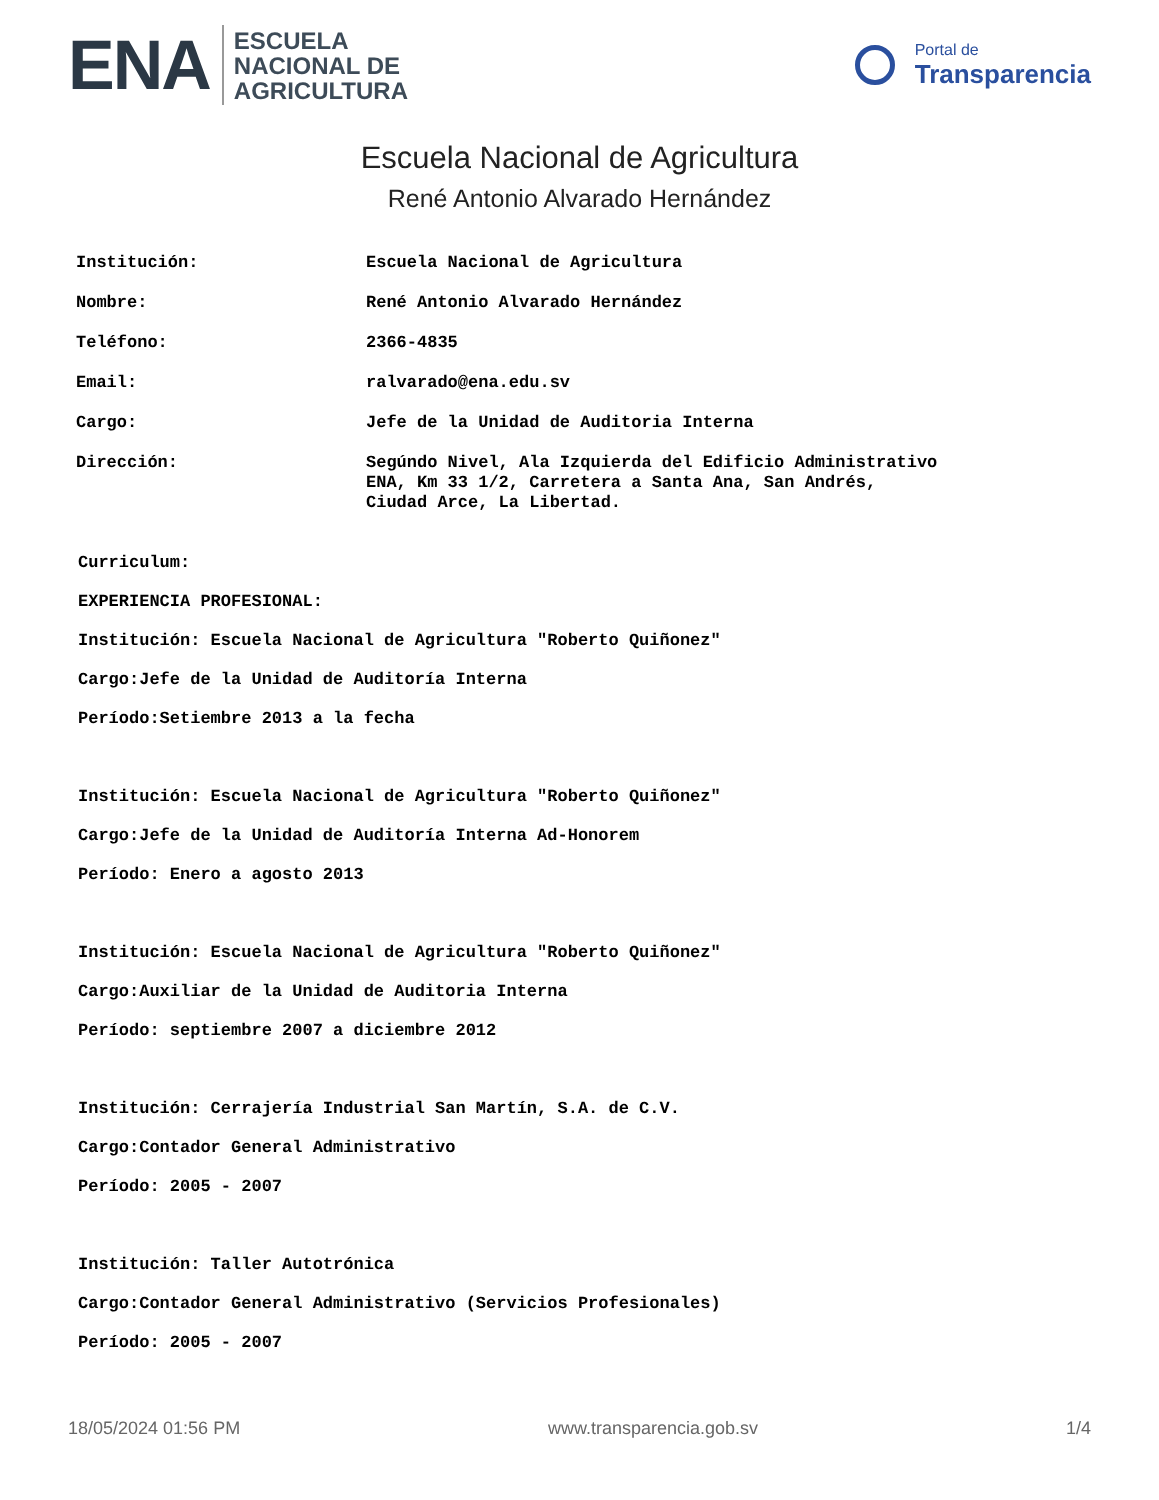ENA ESCUELA
NACIONAL DE
AGRICULTURA
Portal de
Transparencia
Escuela Nacional de Agricultura
René Antonio Alvarado Hernández
| Institución: | Escuela Nacional de Agricultura |
| Nombre: | René Antonio Alvarado Hernández |
| Teléfono: | 2366-4835 |
| Email: | ralvarado@ena.edu.sv |
| Cargo: | Jefe de la Unidad de Auditoria Interna |
| Dirección: | Segúndo Nivel, Ala Izquierda del Edificio Administrativo ENA, Km 33 1/2, Carretera a Santa Ana, San Andrés, Ciudad Arce, La Libertad. |
Curriculum:
EXPERIENCIA PROFESIONAL:
Institución: Escuela Nacional de Agricultura "Roberto Quiñonez"
Cargo:Jefe de la Unidad de Auditoría Interna
Período:Setiembre 2013 a la fecha
Institución: Escuela Nacional de Agricultura "Roberto Quiñonez"
Cargo:Jefe de la Unidad de Auditoría Interna Ad-Honorem
Período: Enero a agosto 2013
Institución: Escuela Nacional de Agricultura "Roberto Quiñonez"
Cargo:Auxiliar de la Unidad de Auditoria Interna
Período: septiembre 2007 a diciembre 2012
Institución: Cerrajería Industrial San Martín, S.A. de C.V.
Cargo:Contador General Administrativo
Período: 2005 - 2007
Institución: Taller Autotrónica
Cargo:Contador General Administrativo (Servicios Profesionales)
Período: 2005 - 2007
18/05/2024 01:56 PM www.transparencia.gob.sv 1/4